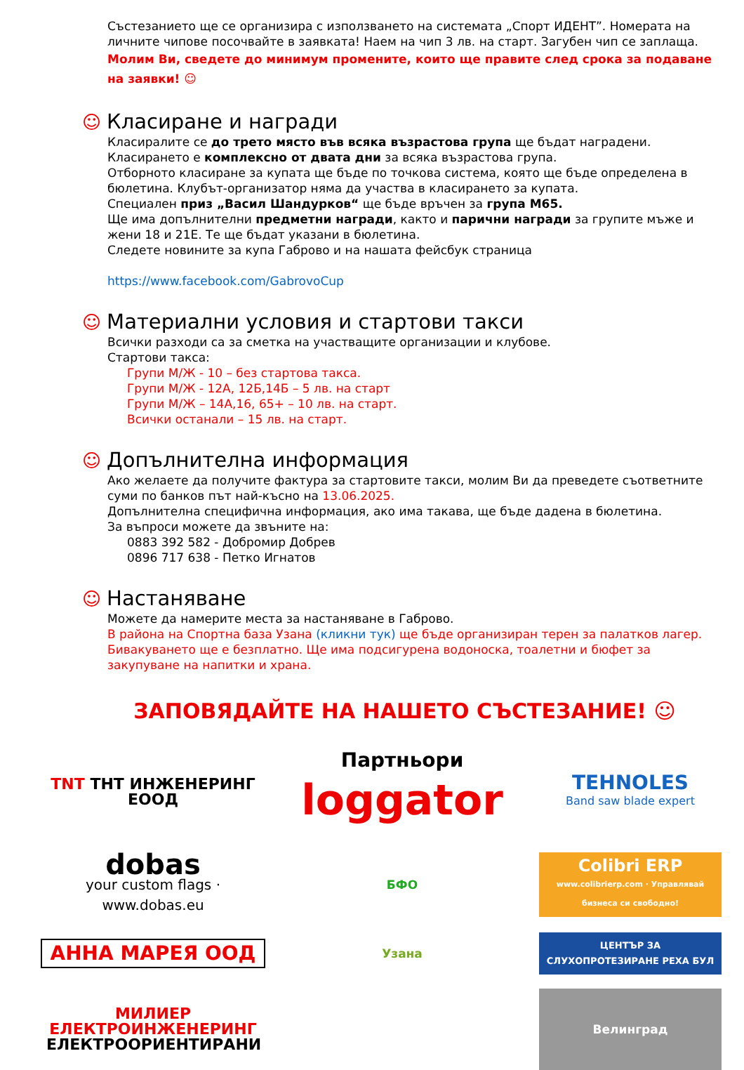Състезанието ще се организира с използването на системата „Спорт ИДЕНТ”. Номерата на личните чипове посочвайте в заявката! Наем на чип 3 лв. на старт. Загубен чип се заплаща.
Молим Ви, сведете до минимум промените, които ще правите след срока за подаване на заявки! ☺
☺ Класиране и награди
Класиралите се до трето място във всяка възрастова група ще бъдат наградени.
Класирането е комплексно от двата дни за всяка възрастова група.
Отборното класиране за купата ще бъде по точкова система, която ще бъде определена в бюлетина. Клубът-организатор няма да участва в класирането за купата.
Специален приз „Васил Шандурков“ ще бъде връчен за група М65.
Ще има допълнителни предметни награди, както и парични награди за групите мъже и жени 18 и 21Е. Те ще бъдат указани в бюлетина.
Следете новините за купа Габрово и на нашата фейсбук страница
https://www.facebook.com/GabrovoCup
☺ Материални условия и стартови такси
Всички разходи са за сметка на участващите организации и клубове.
Стартови такса:
Групи М/Ж - 10 – без стартова такса.
Групи М/Ж - 12А, 12Б,14Б – 5 лв. на старт
Групи М/Ж – 14А,16, 65+ – 10 лв. на старт.
Всички останали – 15 лв. на старт.
☺ Допълнителна информация
Ако желаете да получите фактура за стартовите такси, молим Ви да преведете съответните суми по банков път най-късно на 13.06.2025.
Допълнителна специфична информация, ако има такава, ще бъде дадена в бюлетина.
За въпроси можете да звъните на:
0883 392 582 - Добромир Добрев
0896 717 638 - Петко Игнатов
☺ Настаняване
Можете да намерите места за настаняване в Габрово.
В района на Спортна база Узана (кликни тук) ще бъде организиран терен за палатков лагер. Бивакуването ще е безплатно. Ще има подсигурена водоноска, тоалетни и бюфет за закупуване на напитки и храна.
ЗАПОВЯДАЙТЕ НА НАШЕТО СЪСТЕЗАНИЕ! ☺
TNT ТНТ ИНЖЕНЕРИНГ ЕООД
Партньори
loggator
TEHNOLES
Band saw blade expert
dobas
your custom flags · www.dobas.eu
БФО
Colibri ERP
www.colibrierp.com · Управлявай бизнеса си свободно!
АННА МАРЕЯ ООД
Узана
ЦЕНТЪР ЗА СЛУХОПРОТЕЗИРАНЕ РЕХА БУЛ
МИЛИЕР ЕЛЕКТРОИНЖЕНЕРИНГ
ЕЛЕКТРООРИЕНТИРАНИ
Велинград